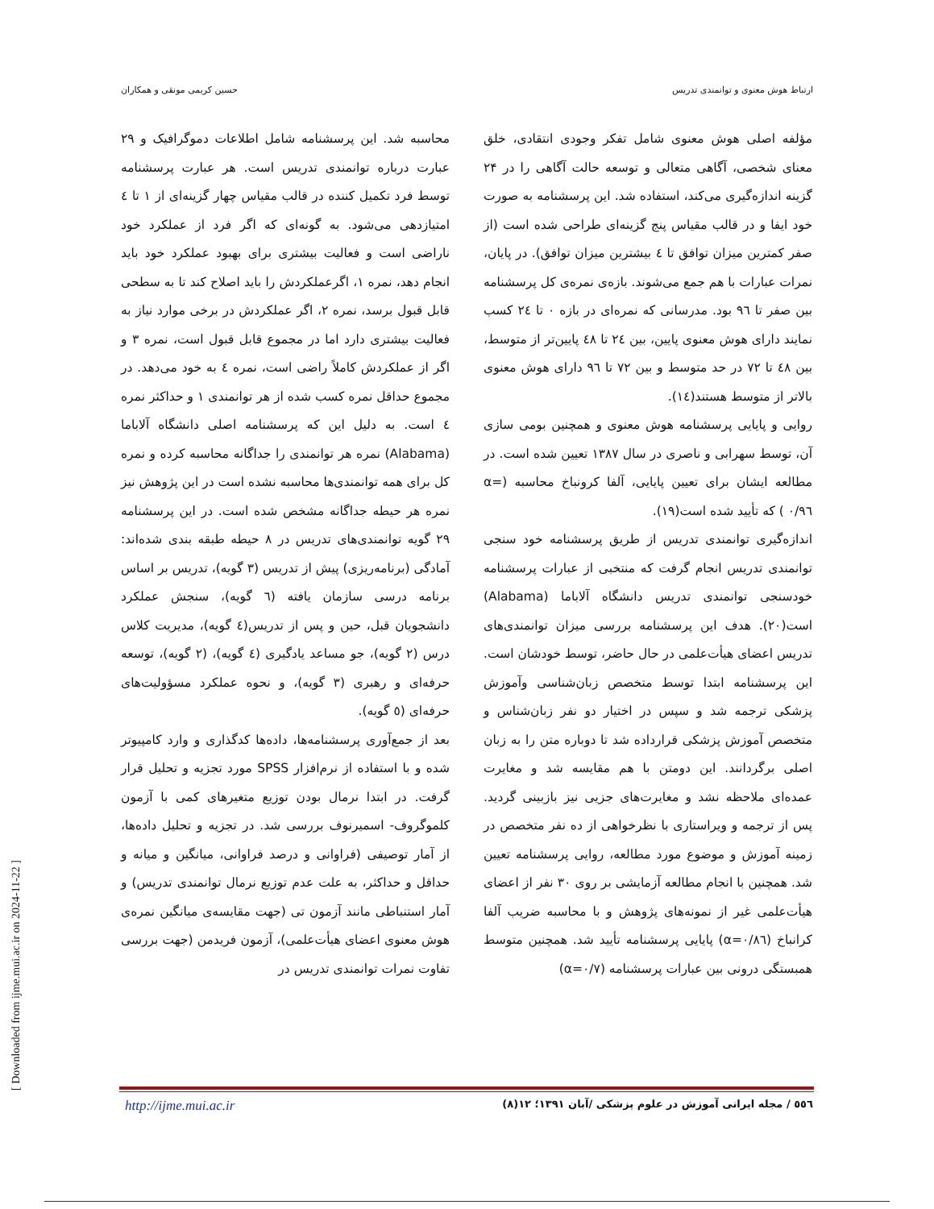ارتباط هوش معنوی و توانمندی تدریس حسین کریمی مونقی و همکاران
مؤلفه اصلی هوش معنوی شامل تفکر وجودی انتقادی، خلق معنای شخصی، آگاهی متعالی و توسعه حالت آگاهی را در ۲۴ گزینه اندازه‌گیری می‌کند، استفاده شد. این پرسشنامه به صورت خود ایفا و در قالب مقیاس پنج گزینه‌ای طراحی شده است (از صفر کمترین میزان توافق تا ٤ بیشترین میزان توافق). در پایان، نمرات عبارات با هم جمع می‌شوند. بازه‌ی نمره‌ی کل پرسشنامه بین صفر تا ۹٦ بود. مدرسانی که نمره‌ای در بازه ۰ تا ۲٤ کسب نمایند دارای هوش معنوی پایین، بین ۲٤ تا ٤۸ پایین‌تر از متوسط، بین ٤۸ تا ۷۲ در حد متوسط و بین ۷۲ تا ۹٦ دارای هوش معنوی بالاتر از متوسط هستند(١٤).
روایی و پایایی پرسشنامه هوش معنوی و همچنین بومی سازی آن، توسط سهرابی و ناصری در سال ۱۳۸۷ تعیین شده است. در مطالعه ایشان برای تعیین پایایی، آلفا کرونباخ محاسبه (α= ۰/۹٦ ) که تأیید شده است(١۹).
اندازه‌گیری توانمندی تدریس از طریق پرسشنامه خود سنجی توانمندی تدریس انجام گرفت که منتخبی از عبارات پرسشنامه خودسنجی توانمندی تدریس دانشگاه آلاباما (Alabama) است(۲۰). هدف این پرسشنامه بررسی میزان توانمندی‌های تدریس اعضای هیأت‌علمی در حال حاضر، توسط خودشان است. این پرسشنامه ابتدا توسط متخصص زبان‌شناسی وآموزش پزشکی ترجمه شد و سپس در اختیار دو نفر زبان‌شناس و متخصص آموزش پزشکی قرارداده شد تا دوباره متن را به زبان اصلی برگردانند. این دومتن با هم مقایسه شد و مغایرت عمده‌ای ملاحظه نشد و مغایرت‌های جزیی نیز بازبینی گردید. پس از ترجمه و ویراستاری با نظرخواهی از ده نفر متخصص در زمینه آموزش و موضوع مورد مطالعه، روایی پرسشنامه تعیین شد. همچنین با انجام مطالعه آزمایشی بر روی ۳۰ نفر از اعضای هیأت‌علمی غیر از نمونه‌های پژوهش و با محاسبه ضریب آلفا کرانباخ (α=۰/۸٦) پایایی پرسشنامه تأیید شد. همچنین متوسط همبستگی درونی بین عبارات پرسشنامه (α=۰/۷)
محاسبه شد. این پرسشنامه شامل اطلاعات دموگرافیک و ۲۹ عبارت درباره توانمندی تدریس است. هر عبارت پرسشنامه توسط فرد تکمیل کننده در قالب مقیاس چهار گزینه‌ای از ۱ تا ٤ امتیازدهی می‌شود. به گونه‌ای که اگر فرد از عملکرد خود ناراضی است و فعالیت بیشتری برای بهبود عملکرد خود باید انجام دهد، نمره ۱، اگرعملکردش را باید اصلاح کند تا به سطحی قابل قبول برسد، نمره ۲، اگر عملکردش در برخی موارد نیاز به فعالیت بیشتری دارد اما در مجموع قابل قبول است، نمره ۳ و اگر از عملکردش کاملاً راضی است، نمره ٤ به خود می‌دهد. در مجموع حداقل نمره کسب شده از هر توانمندی ۱ و حداکثر نمره ٤ است. به دلیل این که پرسشنامه اصلی دانشگاه آلاباما (Alabama) نمره هر توانمندی را جداگانه محاسبه کرده و نمره کل برای همه توانمندی‌ها محاسبه نشده است در این پژوهش نیز نمره هر حیطه جداگانه مشخص شده است. در این پرسشنامه ۲۹ گویه توانمندی‌های تدریس در ۸ حیطه طبقه بندی شده‌اند: آمادگی (برنامه‌ریزی) پیش از تدریس (۳ گویه)، تدریس بر اساس برنامه درسی سازمان یافته (٦ گویه)، سنجش عملکرد دانشجویان قبل، حین و پس از تدریس(٤ گویه)، مدیریت کلاس درس (۲ گویه)، جو مساعد یادگیری (٤ گویه)، (۲ گویه)، توسعه حرفه‌ای و رهبری (۳ گویه)، و نحوه عملکرد مسؤولیت‌های حرفه‌ای (٥ گویه).
بعد از جمع‌آوری پرسشنامه‌ها، داده‌ها کدگذاری و وارد کامپیوتر شده و با استفاده از نرم‌افزار SPSS مورد تجزیه و تحلیل قرار گرفت. در ابتدا نرمال بودن توزیع متغیرهای کمی با آزمون کلموگروف- اسمیرنوف بررسی شد. در تجزیه و تحلیل داده‌ها، از آمار توصیفی (فراوانی و درصد فراوانی، میانگین و میانه و حداقل و حداکثر، به علت عدم توزیع نرمال توانمندی تدریس) و آمار استنباطی مانند آزمون تی (جهت مقایسه‌ی میانگین نمره‌ی هوش معنوی اعضای هیأت‌علمی)، آزمون فریدمن (جهت بررسی تفاوت نمرات توانمندی تدریس در
http://ijme.mui.ac.ir ٥٥٦ / مجله ایرانی آموزش در علوم پزشکی /آبان ۱۳۹۱؛ ۱۲(۸)
[ Downloaded from ijme.mui.ac.ir on 2024-11-22 ]